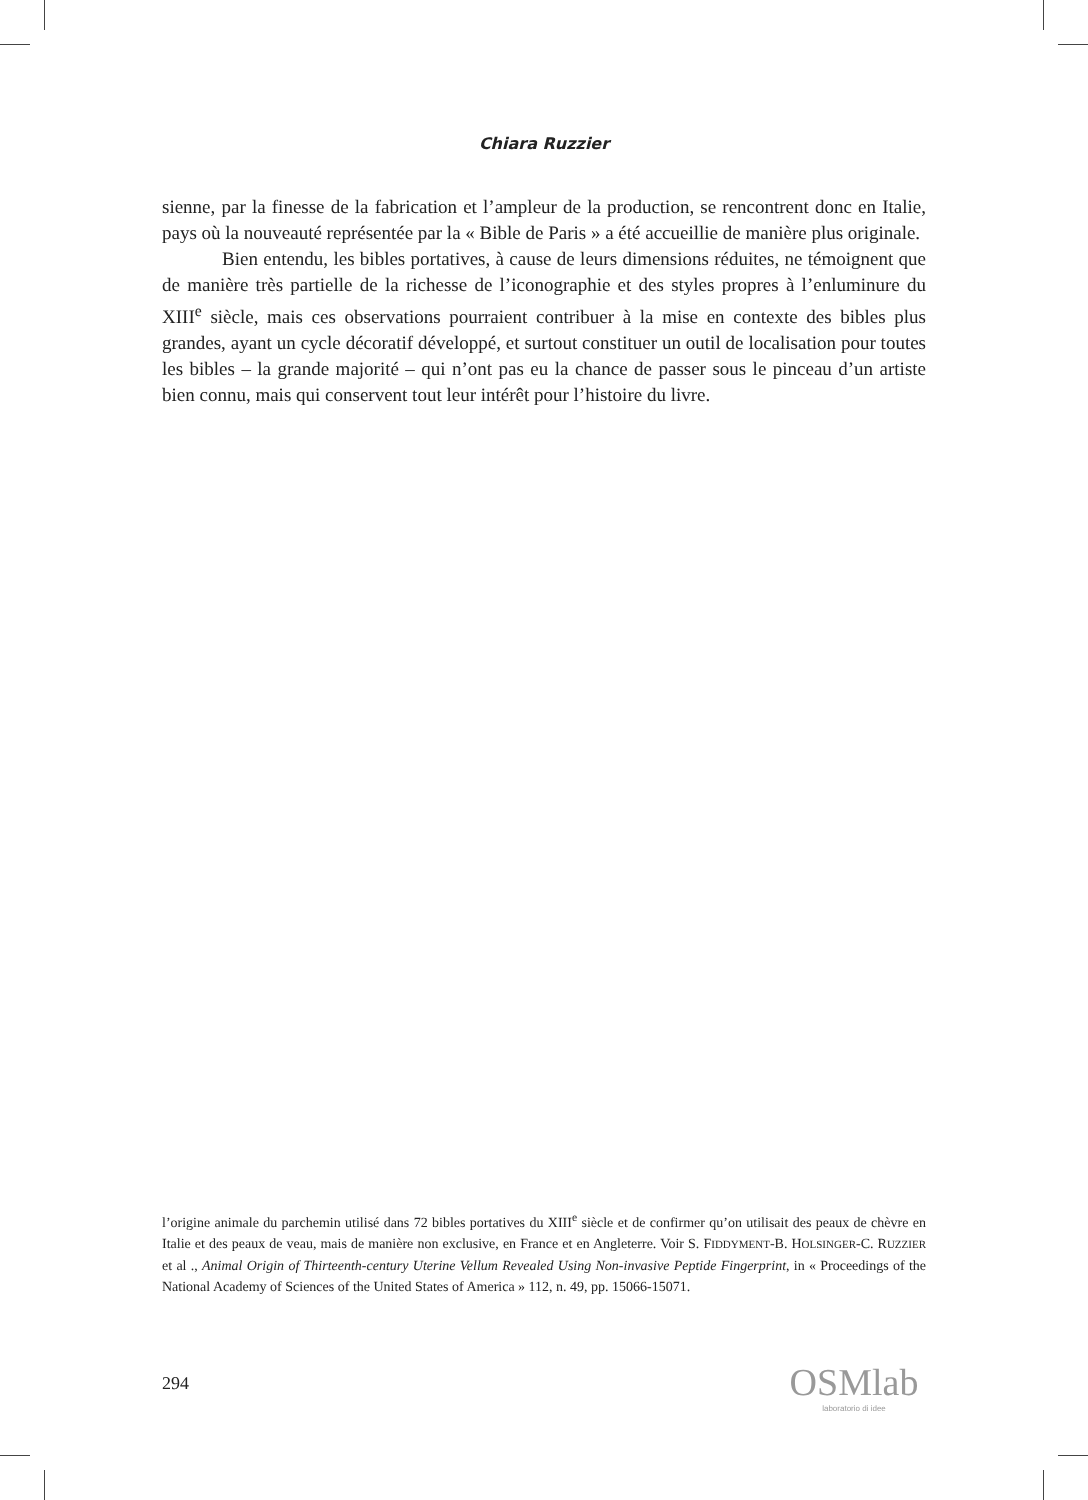Chiara Ruzzier
sienne, par la finesse de la fabrication et l’ampleur de la production, se rencontrent donc en Italie, pays où la nouveauté représentée par la « Bible de Paris » a été accueillie de manière plus originale.
Bien entendu, les bibles portatives, à cause de leurs dimensions réduites, ne témoignent que de manière très partielle de la richesse de l’iconographie et des styles propres à l’enluminure du XIII<sup>e</sup> siècle, mais ces observations pourraient contribuer à la mise en contexte des bibles plus grandes, ayant un cycle décoratif développé, et surtout constituer un outil de localisation pour toutes les bibles – la grande majorité – qui n’ont pas eu la chance de passer sous le pinceau d’un artiste bien connu, mais qui conservent tout leur intérêt pour l’histoire du livre.
l’origine animale du parchemin utilisé dans 72 bibles portatives du XIII<sup>e</sup> siècle et de confirmer qu’on utilisait des peaux de chèvre en Italie et des peaux de veau, mais de manière non exclusive, en France et en Angleterre. Voir S. FIDDYMENT-B. HOLSINGER-C. RUZZIER et al ., Animal Origin of Thirteenth-century Uterine Vellum Revealed Using Non-invasive Peptide Fingerprint, in « Proceedings of the National Academy of Sciences of the United States of America » 112, n. 49, pp. 15066-15071.
294
OSMlab
laboratorio di idee